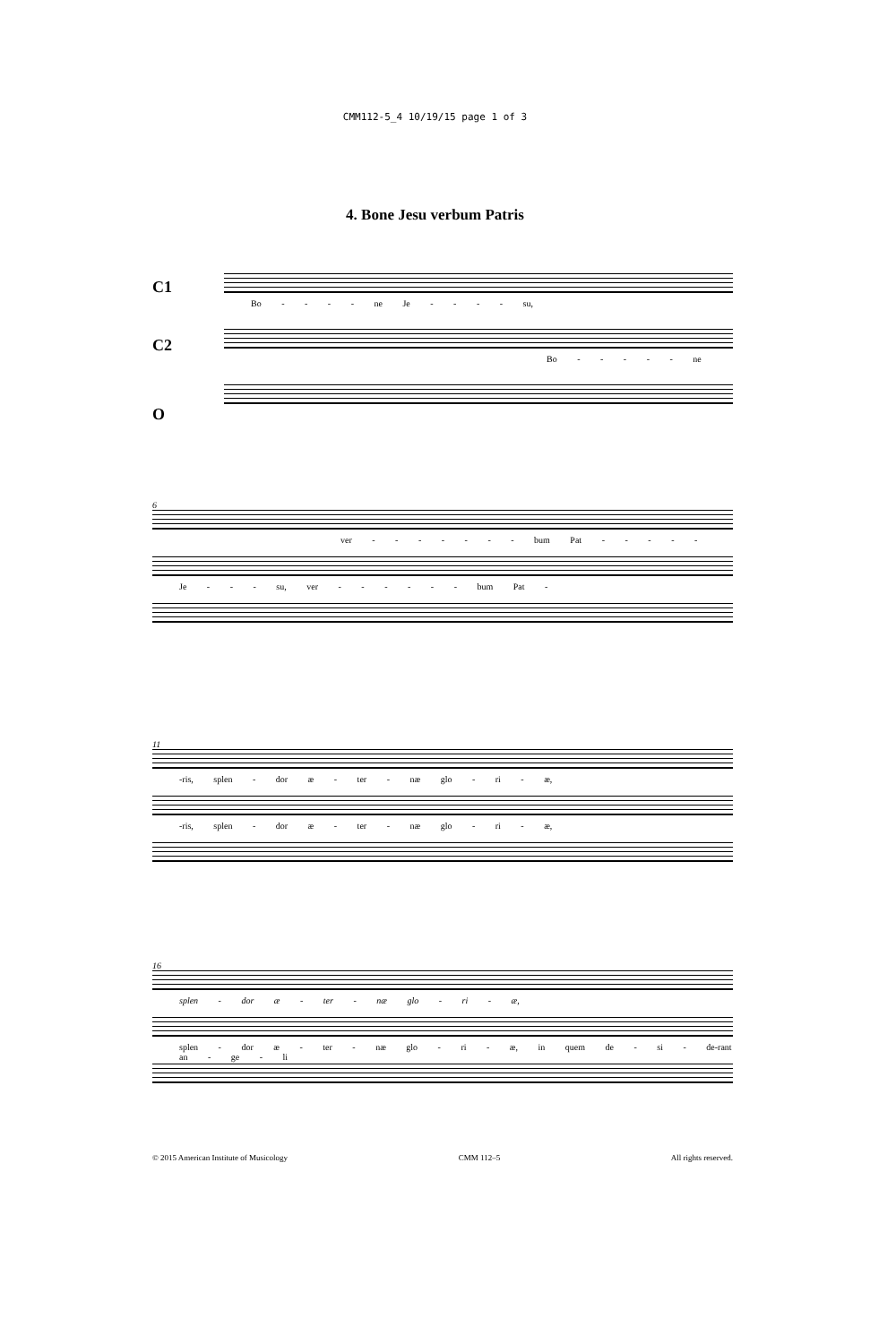CMM112-5_4 10/19/15 page 1 of 3
4. Bone Jesu verbum Patris
Bo - - - - ne Je - - - - su,
Bo - - - - - ne
C1
C2
O
6
ver - - - - - - - bum Pat - - - - -
Je - - - su, ver - - - - - - bum Pat -
11
-ris, splen - dor æ - ter - næ glo - ri - æ,
-ris, splen - dor æ - ter - næ glo - ri - æ,
16
splen - dor æ - ter - næ glo - ri - æ,
splen - dor æ - ter - næ glo - ri - æ, in quem de - si - de-rant an - ge - li
© 2015 American Institute of Musicology CMM 112–5 All rights reserved.